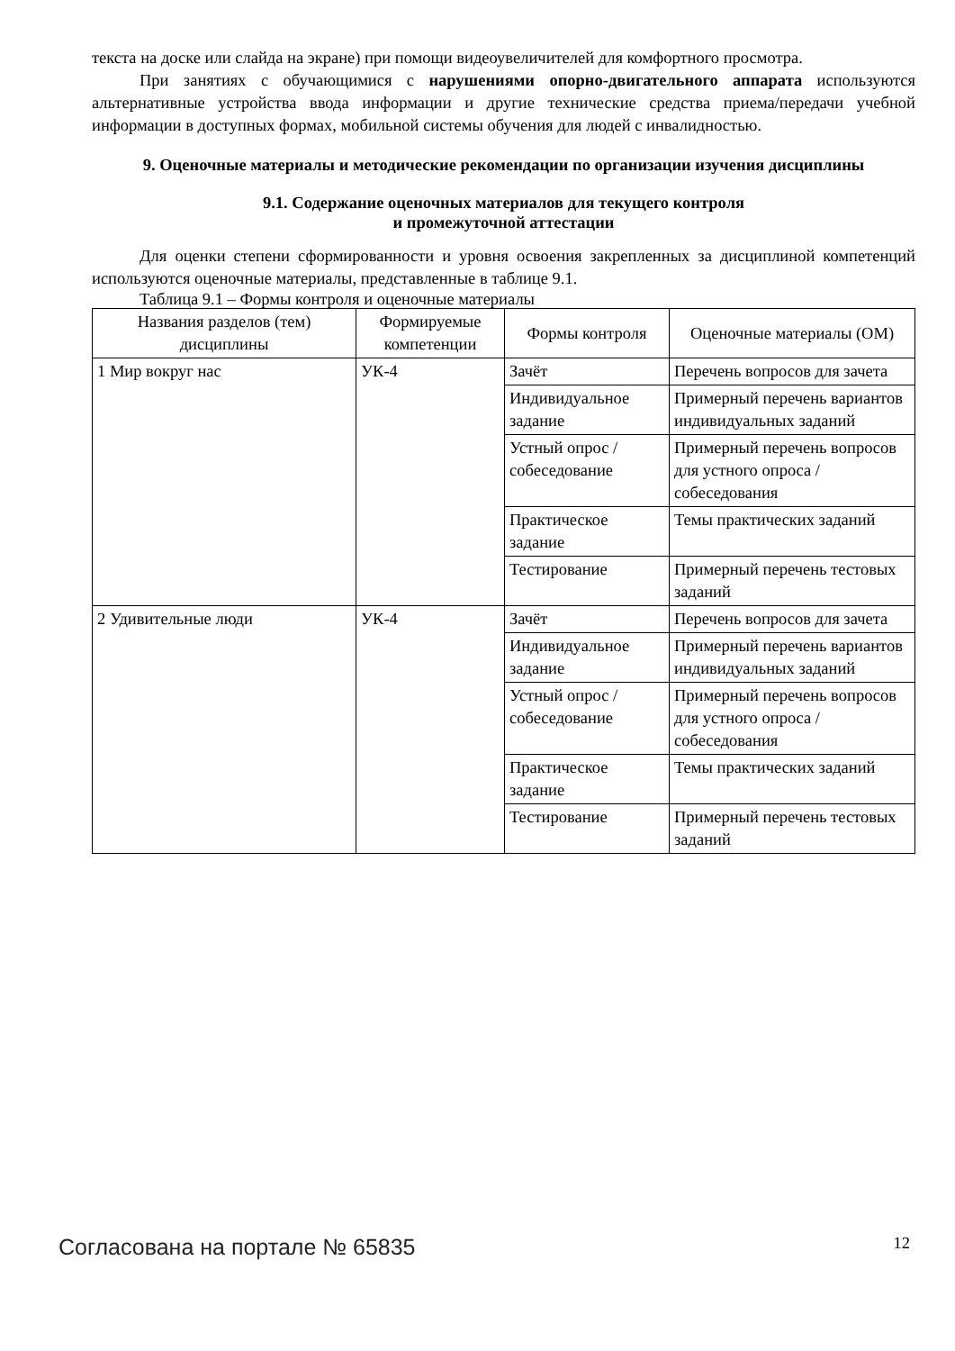текста на доске или слайда на экране) при помощи видеоувеличителей для комфортного просмотра.
При занятиях с обучающимися с нарушениями опорно-двигательного аппарата используются альтернативные устройства ввода информации и другие технические средства приема/передачи учебной информации в доступных формах, мобильной системы обучения для людей с инвалидностью.
9. Оценочные материалы и методические рекомендации по организации изучения дисциплины
9.1. Содержание оценочных материалов для текущего контроля
и промежуточной аттестации
Для оценки степени сформированности и уровня освоения закрепленных за дисциплиной компетенций используются оценочные материалы, представленные в таблице 9.1.
Таблица 9.1 – Формы контроля и оценочные материалы
| Названия разделов (тем) дисциплины | Формируемые компетенции | Формы контроля | Оценочные материалы (ОМ) |
| --- | --- | --- | --- |
| 1 Мир вокруг нас | УК-4 | Зачёт | Перечень вопросов для зачета |
| | | Индивидуальное задание | Примерный перечень вариантов индивидуальных заданий |
| | | Устный опрос / собеседование | Примерный перечень вопросов для устного опроса / собеседования |
| | | Практическое задание | Темы практических заданий |
| | | Тестирование | Примерный перечень тестовых заданий |
| 2 Удивительные люди | УК-4 | Зачёт | Перечень вопросов для зачета |
| | | Индивидуальное задание | Примерный перечень вариантов индивидуальных заданий |
| | | Устный опрос / собеседование | Примерный перечень вопросов для устного опроса / собеседования |
| | | Практическое задание | Темы практических заданий |
| | | Тестирование | Примерный перечень тестовых заданий |
Согласована на портале № 65835 12